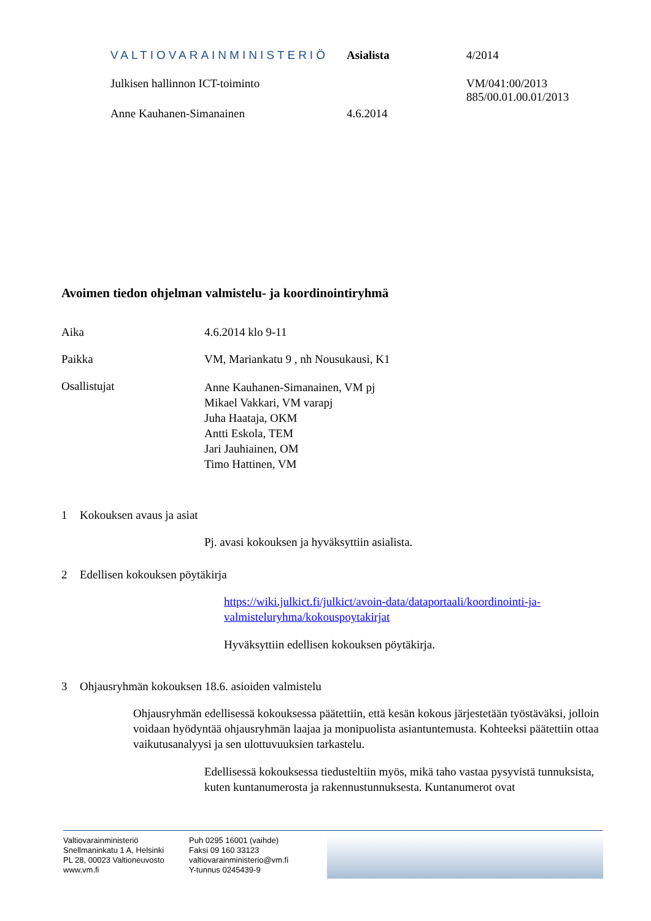VALTIOVARAINMINISTERIÖ Asialista 4/2014
Julkisen hallinnon ICT-toiminto VM/041:00/2013
885/00.01.00.01/2013
Anne Kauhanen-Simanainen 4.6.2014
Avoimen tiedon ohjelman valmistelu- ja koordinointiryhmä
Aika 4.6.2014 klo 9-11
Paikka VM, Mariankatu 9 , nh Nousukausi, K1
Osallistujat
Anne Kauhanen-Simanainen, VM pj
Mikael Vakkari, VM varapj
Juha Haataja, OKM
Antti Eskola, TEM
Jari Jauhiainen, OM
Timo Hattinen, VM
1 Kokouksen avaus ja asiat
Pj. avasi kokouksen ja hyväksyttiin asialista.
2 Edellisen kokouksen pöytäkirja
https://wiki.julkict.fi/julkict/avoin-data/dataportaali/koordinointi-ja-valmisteluryhma/kokouspoytakirjat
Hyväksyttiin edellisen kokouksen pöytäkirja.
3 Ohjausryhmän kokouksen 18.6. asioiden valmistelu
Ohjausryhmän edellisessä kokouksessa päätettiin, että kesän kokous järjestetään työstäväksi, jolloin voidaan hyödyntää ohjausryhmän laajaa ja monipuolista asiantuntemusta. Kohteeksi päätettiin ottaa vaikutusanalyysi ja sen ulottuvuuksien tarkastelu.
Edellisessä kokouksessa tiedusteltiin myös, mikä taho vastaa pysyvistä tunnuksista, kuten kuntanumerosta ja rakennustunnuksesta. Kuntanumerot ovat
Valtiovarainministeriö
Snellmaninkatu 1 A, Helsinki
PL 28, 00023 Valtioneuvosto
www.vm.fi
Puh 0295 16001 (vaihde)
Faksi 09 160 33123
valtiovarainministerio@vm.fi
Y-tunnus 0245439-9